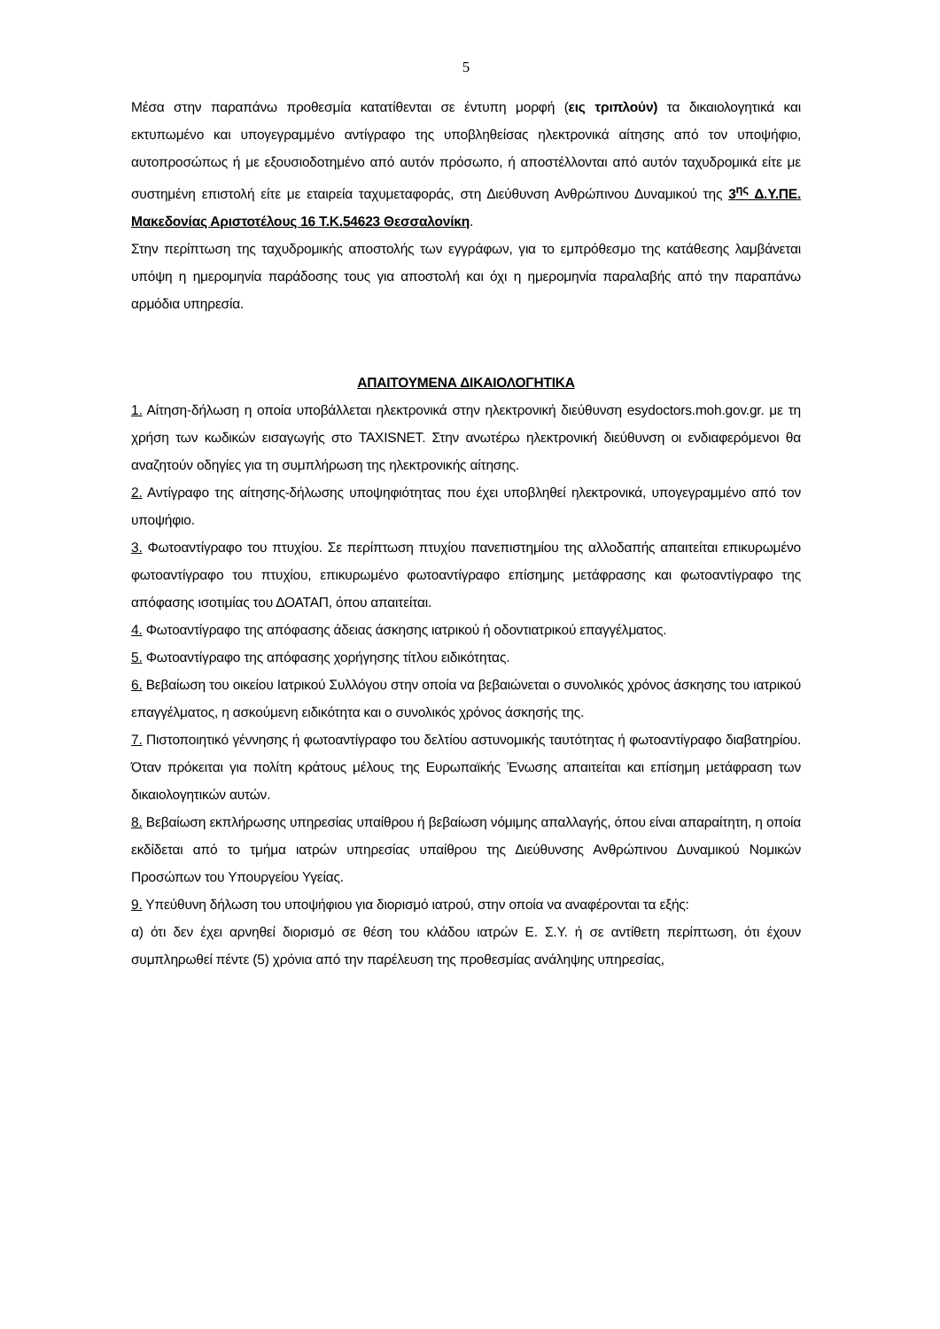5
Μέσα στην παραπάνω προθεσμία κατατίθενται σε έντυπη μορφή (εις τριπλούν) τα δικαιολογητικά και εκτυπωμένο και υπογεγραμμένο αντίγραφο της υποβληθείσας ηλεκτρονικά αίτησης από τον υποψήφιο, αυτοπροσώπως ή με εξουσιοδοτημένο από αυτόν πρόσωπο, ή αποστέλλονται από αυτόν ταχυδρομικά είτε με συστημένη επιστολή είτε με εταιρεία ταχυμεταφοράς, στη Διεύθυνση Ανθρώπινου Δυναμικού της 3<sup>ης</sup> Δ.Υ.ΠΕ. Μακεδονίας Αριστοτέλους 16 Τ.Κ.54623 Θεσσαλονίκη.
Στην περίπτωση της ταχυδρομικής αποστολής των εγγράφων, για το εμπρόθεσμο της κατάθεσης λαμβάνεται υπόψη η ημερομηνία παράδοσης τους για αποστολή και όχι η ημερομηνία παραλαβής από την παραπάνω αρμόδια υπηρεσία.
ΑΠΑΙΤΟΥΜΕΝΑ ΔΙΚΑΙΟΛΟΓΗΤΙΚΑ
1. Αίτηση-δήλωση η οποία υποβάλλεται ηλεκτρονικά στην ηλεκτρονική διεύθυνση esydoctors.moh.gov.gr. με τη χρήση των κωδικών εισαγωγής στο TAXISNET. Στην ανωτέρω ηλεκτρονική διεύθυνση οι ενδιαφερόμενοι θα αναζητούν οδηγίες για τη συμπλήρωση της ηλεκτρονικής αίτησης.
2. Αντίγραφο της αίτησης-δήλωσης υποψηφιότητας που έχει υποβληθεί ηλεκτρονικά, υπογεγραμμένο από τον υποψήφιο.
3. Φωτοαντίγραφο του πτυχίου. Σε περίπτωση πτυχίου πανεπιστημίου της αλλοδαπής απαιτείται επικυρωμένο φωτοαντίγραφο του πτυχίου, επικυρωμένο φωτοαντίγραφο επίσημης μετάφρασης και φωτοαντίγραφο της απόφασης ισοτιμίας του ΔΟΑΤΑΠ, όπου απαιτείται.
4. Φωτοαντίγραφο της απόφασης άδειας άσκησης ιατρικού ή οδοντιατρικού επαγγέλματος.
5. Φωτοαντίγραφο της απόφασης χορήγησης τίτλου ειδικότητας.
6. Βεβαίωση του οικείου Ιατρικού Συλλόγου στην οποία να βεβαιώνεται ο συνολικός χρόνος άσκησης του ιατρικού επαγγέλματος, η ασκούμενη ειδικότητα και ο συνολικός χρόνος άσκησής της.
7. Πιστοποιητικό γέννησης ή φωτοαντίγραφο του δελτίου αστυνομικής ταυτότητας ή φωτοαντίγραφο διαβατηρίου. Όταν πρόκειται για πολίτη κράτους μέλους της Ευρωπαϊκής Ένωσης απαιτείται και επίσημη μετάφραση των δικαιολογητικών αυτών.
8. Βεβαίωση εκπλήρωσης υπηρεσίας υπαίθρου ή βεβαίωση νόμιμης απαλλαγής, όπου είναι απαραίτητη, η οποία εκδίδεται από το τμήμα ιατρών υπηρεσίας υπαίθρου της Διεύθυνσης Ανθρώπινου Δυναμικού Νομικών Προσώπων του Υπουργείου Υγείας.
9. Υπεύθυνη δήλωση του υποψήφιου για διορισμό ιατρού, στην οποία να αναφέρονται τα εξής:
α) ότι δεν έχει αρνηθεί διορισμό σε θέση του κλάδου ιατρών Ε. Σ.Υ. ή σε αντίθετη περίπτωση, ότι έχουν συμπληρωθεί πέντε (5) χρόνια από την παρέλευση της προθεσμίας ανάληψης υπηρεσίας,